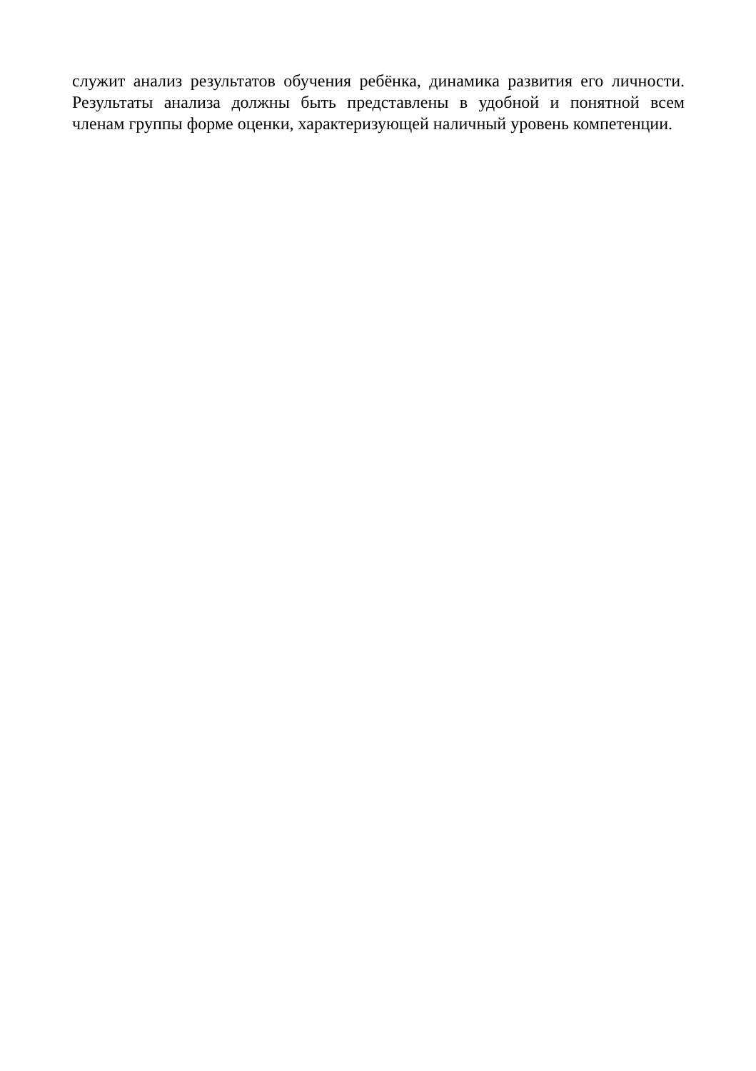служит анализ результатов обучения ребёнка, динамика развития его личности.
Результаты анализа должны быть представлены в удобной и понятной всем
членам группы форме оценки, характеризующей наличный уровень компетенции.